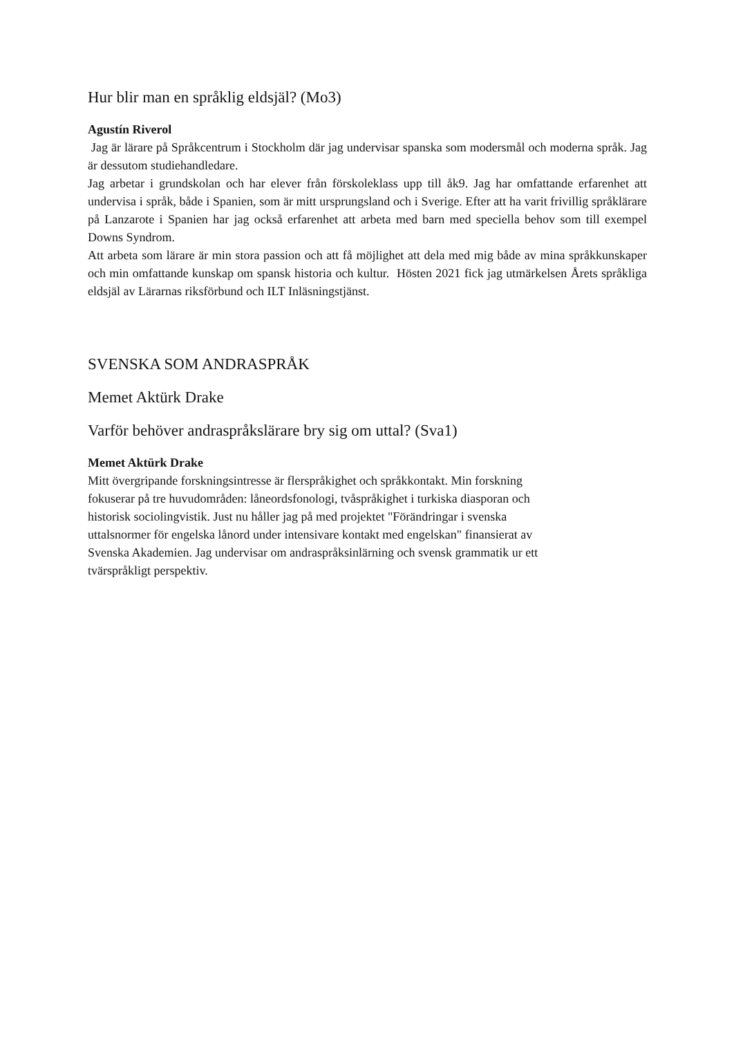Hur blir man en språklig eldsjäl? (Mo3)
Agustín Riverol
Jag är lärare på Språkcentrum i Stockholm där jag undervisar spanska som modersmål och moderna språk. Jag är dessutom studiehandledare.
Jag arbetar i grundskolan och har elever från förskoleklass upp till åk9. Jag har omfattande erfarenhet att undervisa i språk, både i Spanien, som är mitt ursprungsland och i Sverige. Efter att ha varit frivillig språklärare på Lanzarote i Spanien har jag också erfarenhet att arbeta med barn med speciella behov som till exempel Downs Syndrom.
Att arbeta som lärare är min stora passion och att få möjlighet att dela med mig både av mina språkkunskaper och min omfattande kunskap om spansk historia och kultur. Hösten 2021 fick jag utmärkelsen Årets språkliga eldsjäl av Lärarnas riksförbund och ILT Inläsningstjänst.
SVENSKA SOM ANDRASPRÅK
Memet Aktürk Drake
Varför behöver andraspråkslärare bry sig om uttal? (Sva1)
Memet Aktürk Drake
Mitt övergripande forskningsintresse är flerspråkighet och språkkontakt. Min forskning
fokuserar på tre huvudområden: låneordsfonologi, tvåspråkighet i turkiska diasporan och
historisk sociolingvistik. Just nu håller jag på med projektet "Förändringar i svenska
uttalsnormer för engelska lånord under intensivare kontakt med engelskan" finansierat av
Svenska Akademien. Jag undervisar om andraspråksinlärning och svensk grammatik ur ett
tvärspråkligt perspektiv.